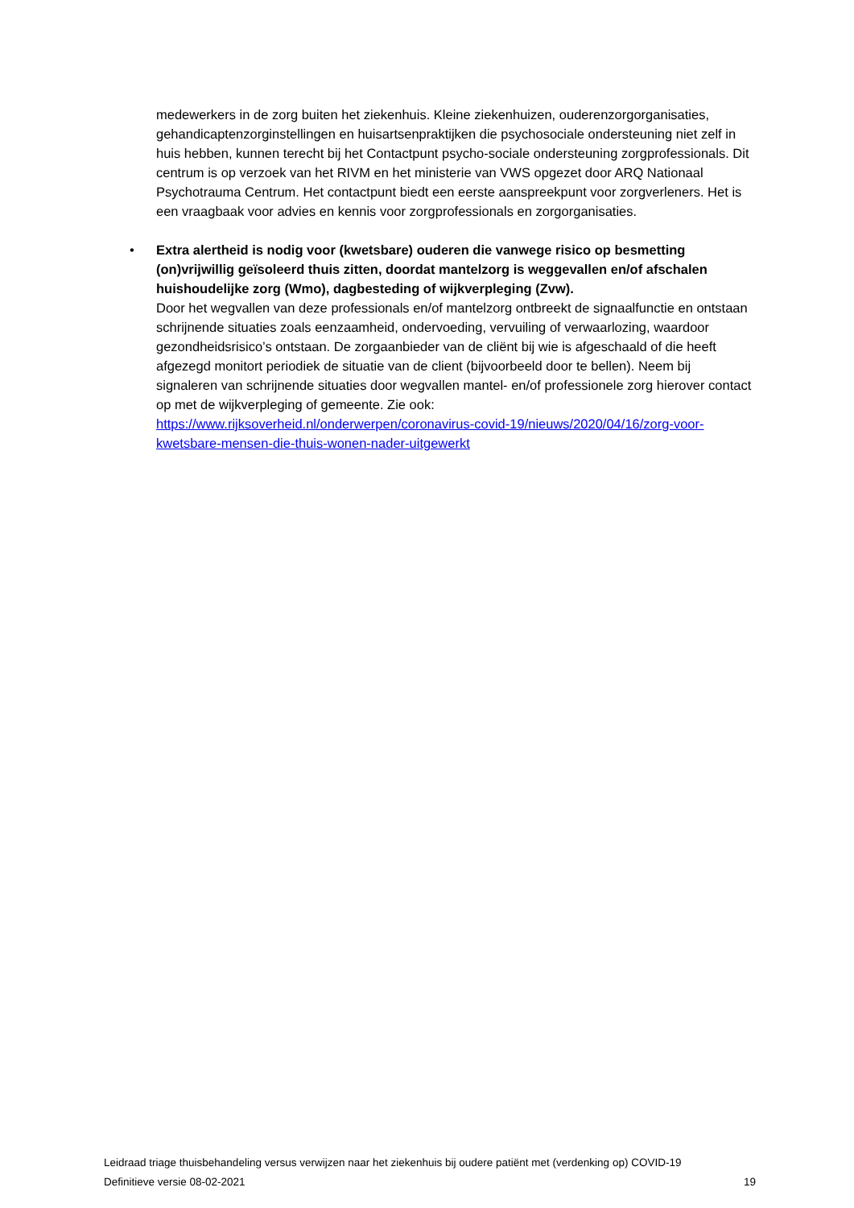medewerkers in de zorg buiten het ziekenhuis. Kleine ziekenhuizen, ouderenzorgorganisaties, gehandicaptenzorginstellingen en huisartsenpraktijken die psychosociale ondersteuning niet zelf in huis hebben, kunnen terecht bij het Contactpunt psycho-sociale ondersteuning zorgprofessionals. Dit centrum is op verzoek van het RIVM en het ministerie van VWS opgezet door ARQ Nationaal Psychotrauma Centrum. Het contactpunt biedt een eerste aanspreekpunt voor zorgverleners. Het is een vraagbaak voor advies en kennis voor zorgprofessionals en zorgorganisaties.
•
Extra alertheid is nodig voor (kwetsbare) ouderen die vanwege risico op besmetting (on)vrijwillig geïsoleerd thuis zitten, doordat mantelzorg is weggevallen en/of afschalen huishoudelijke zorg (Wmo), dagbesteding of wijkverpleging (Zvw).
Door het wegvallen van deze professionals en/of mantelzorg ontbreekt de signaalfunctie en ontstaan schrijnende situaties zoals eenzaamheid, ondervoeding, vervuiling of verwaarlozing, waardoor gezondheidsrisico’s ontstaan. De zorgaanbieder van de cliënt bij wie is afgeschaald of die heeft afgezegd monitort periodiek de situatie van de client (bijvoorbeeld door te bellen). Neem bij signaleren van schrijnende situaties door wegvallen mantel- en/of professionele zorg hierover contact op met de wijkverpleging of gemeente. Zie ook: https://www.rijksoverheid.nl/onderwerpen/coronavirus-covid-19/nieuws/2020/04/16/zorg-voor-kwetsbare-mensen-die-thuis-wonen-nader-uitgewerkt
Leidraad triage thuisbehandeling versus verwijzen naar het ziekenhuis bij oudere patiënt met (verdenking op) COVID-19
Definitieve versie 08-02-2021 19